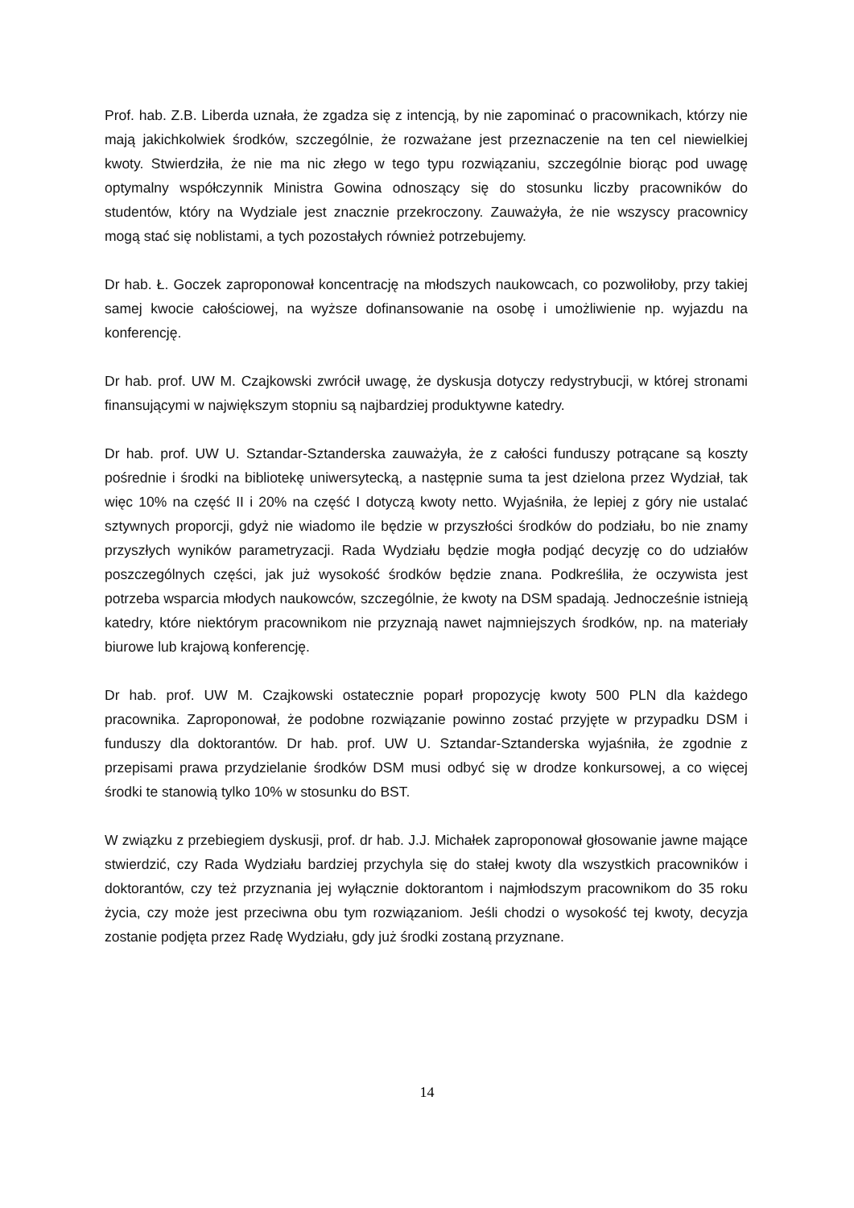Prof. hab. Z.B. Liberda uznała, że zgadza się z intencją, by nie zapominać o pracownikach, którzy nie mają jakichkolwiek środków, szczególnie, że rozważane jest przeznaczenie na ten cel niewielkiej kwoty. Stwierdziła, że nie ma nic złego w tego typu rozwiązaniu, szczególnie biorąc pod uwagę optymalny współczynnik Ministra Gowina odnoszący się do stosunku liczby pracowników do studentów, który na Wydziale jest znacznie przekroczony. Zauważyła, że nie wszyscy pracownicy mogą stać się noblistami, a tych pozostałych również potrzebujemy.
Dr hab. Ł. Goczek zaproponował koncentrację na młodszych naukowcach, co pozwoliłoby, przy takiej samej kwocie całościowej, na wyższe dofinansowanie na osobę i umożliwienie np. wyjazdu na konferencję.
Dr hab. prof. UW M. Czajkowski zwrócił uwagę, że dyskusja dotyczy redystrybucji, w której stronami finansującymi w największym stopniu są najbardziej produktywne katedry.
Dr hab. prof. UW U. Sztandar-Sztanderska zauważyła, że z całości funduszy potrącane są koszty pośrednie i środki na bibliotekę uniwersytecką, a następnie suma ta jest dzielona przez Wydział, tak więc 10% na część II i 20% na część I dotyczą kwoty netto. Wyjaśniła, że lepiej z góry nie ustalać sztywnych proporcji, gdyż nie wiadomo ile będzie w przyszłości środków do podziału, bo nie znamy przyszłych wyników parametryzacji. Rada Wydziału będzie mogła podjąć decyzję co do udziałów poszczególnych części, jak już wysokość środków będzie znana. Podkreśliła, że oczywista jest potrzeba wsparcia młodych naukowców, szczególnie, że kwoty na DSM spadają. Jednocześnie istnieją katedry, które niektórym pracownikom nie przyznają nawet najmniejszych środków, np. na materiały biurowe lub krajową konferencję.
Dr hab. prof. UW M. Czajkowski ostatecznie poparł propozycję kwoty 500 PLN dla każdego pracownika. Zaproponował, że podobne rozwiązanie powinno zostać przyjęte w przypadku DSM i funduszy dla doktorantów. Dr hab. prof. UW U. Sztandar-Sztanderska wyjaśniła, że zgodnie z przepisami prawa przydzielanie środków DSM musi odbyć się w drodze konkursowej, a co więcej środki te stanowią tylko 10% w stosunku do BST.
W związku z przebiegiem dyskusji, prof. dr hab. J.J. Michałek zaproponował głosowanie jawne mające stwierdzić, czy Rada Wydziału bardziej przychyla się do stałej kwoty dla wszystkich pracowników i doktorantów, czy też przyznania jej wyłącznie doktorantom i najmłodszym pracownikom do 35 roku życia, czy może jest przeciwna obu tym rozwiązaniom. Jeśli chodzi o wysokość tej kwoty, decyzja zostanie podjęta przez Radę Wydziału, gdy już środki zostaną przyznane.
14